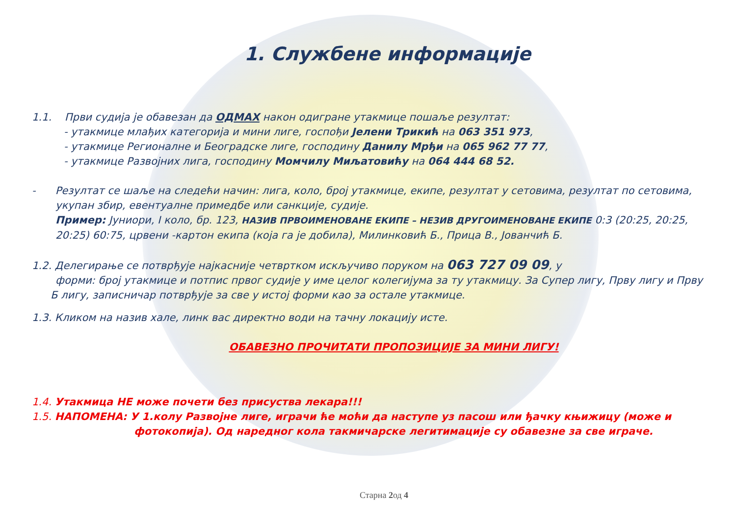1. Службене информације
1.1. Први судија је обавезан да ОДМАХ након одигране утакмице пошаље резултат:
- утакмице млађих категорија и мини лиге, госпођи Јелени Трикић на 063 351 973,
- утакмице Регионалне и Београдске лиге, господину Данилу Мрђи на 065 962 77 77,
- утакмице Развојних лига, господину Момчилу Миљатовићу на 064 444 68 52.
- Резултат се шаље на следећи начин: лига, коло, број утакмице, екипе, резултат у сетовима, резултат по сетовима,
укупан збир, евентуалне примедбе или санкције, судије.
Пример: Јуниори, I коло, бр. 123, НАЗИВ ПРВОИМЕНОВАНЕ ЕКИПЕ – НЕЗИВ ДРУГОИМЕНОВАНЕ ЕКИПЕ 0:3 (20:25, 20:25, 20:25) 60:75, црвени -картон екипа (која га је добила), Милинковић Б., Прица В., Јованчић Б.
1.2. Делегирање се потврђује најкасније четвртком искључиво поруком на 063 727 09 09, у
форми: број утакмице и потпис првог судије у име целог колегијума за ту утакмицу. За Супер лигу, Прву лигу и Прву
Б лигу, записничар потврђује за све у истој форми као за остале утакмице.
1.3. Кликом на назив хале, линк вас директно води на тачну локацију исте.
ОБАВЕЗНО ПРОЧИТАТИ ПРОПОЗИЦИЈЕ ЗА МИНИ ЛИГУ!
1.4. Утакмица НЕ може почети без присуства лекара!!!
1.5. НАПОМЕНА: У 1.колу Развојне лиге, играчи ће моћи да наступе уз пасош или ђачку књижицу (може и
фотокопија). Од наредног кола такмичарске легитимације су обавезне за све играче.
Старна 2од 4